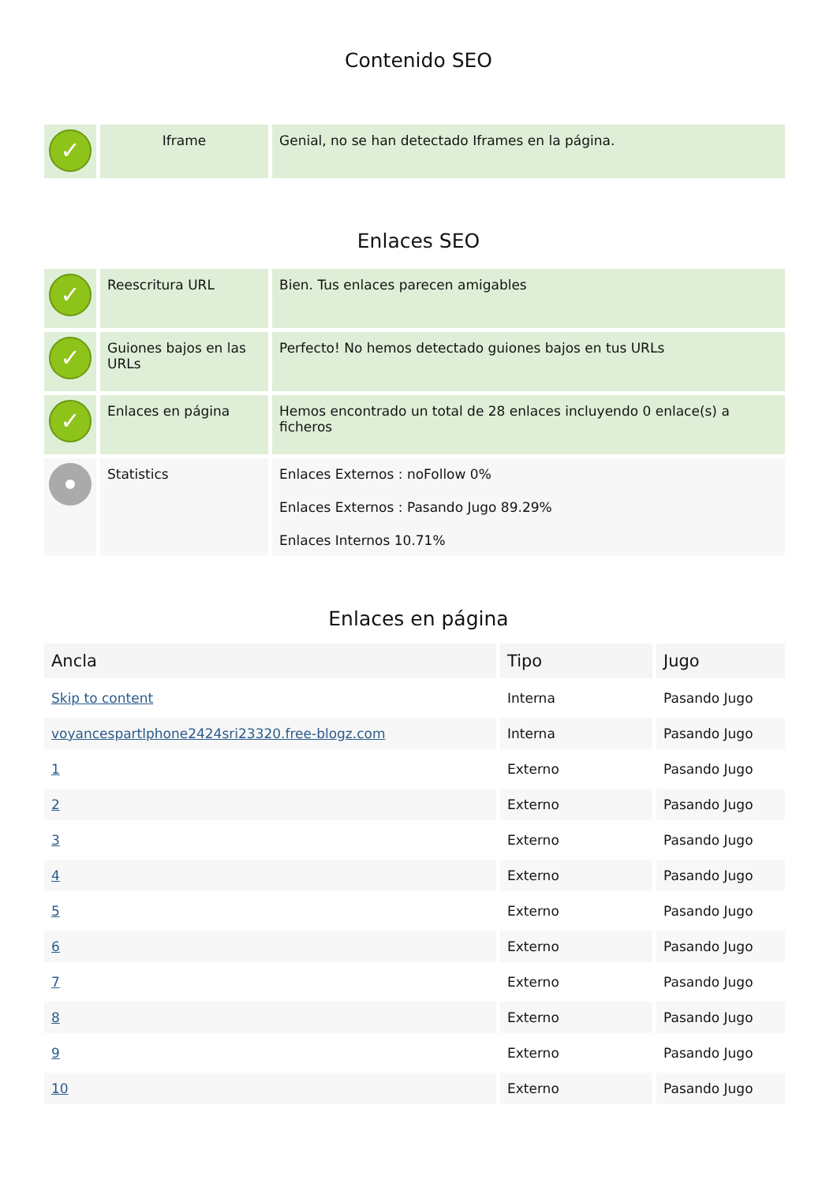Contenido SEO
| ✓ | Iframe | Genial, no se han detectado Iframes en la página. |
Enlaces SEO
| ✓ | Reescritura URL | Bien. Tus enlaces parecen amigables |
| ✓ | Guiones bajos en las URLs | Perfecto! No hemos detectado guiones bajos en tus URLs |
| ✓ | Enlaces en página | Hemos encontrado un total de 28 enlaces incluyendo 0 enlace(s) a ficheros |
| | Statistics | Enlaces Externos : noFollow 0% Enlaces Externos : Pasando Jugo 89.29% Enlaces Internos 10.71% |
Enlaces en página
| Ancla | Tipo | Jugo |
| --- | --- | --- |
| Skip to content | Interna | Pasando Jugo |
| voyancespartlphone2424sri23320.free-blogz.com | Interna | Pasando Jugo |
| 1 | Externo | Pasando Jugo |
| 2 | Externo | Pasando Jugo |
| 3 | Externo | Pasando Jugo |
| 4 | Externo | Pasando Jugo |
| 5 | Externo | Pasando Jugo |
| 6 | Externo | Pasando Jugo |
| 7 | Externo | Pasando Jugo |
| 8 | Externo | Pasando Jugo |
| 9 | Externo | Pasando Jugo |
| 10 | Externo | Pasando Jugo |